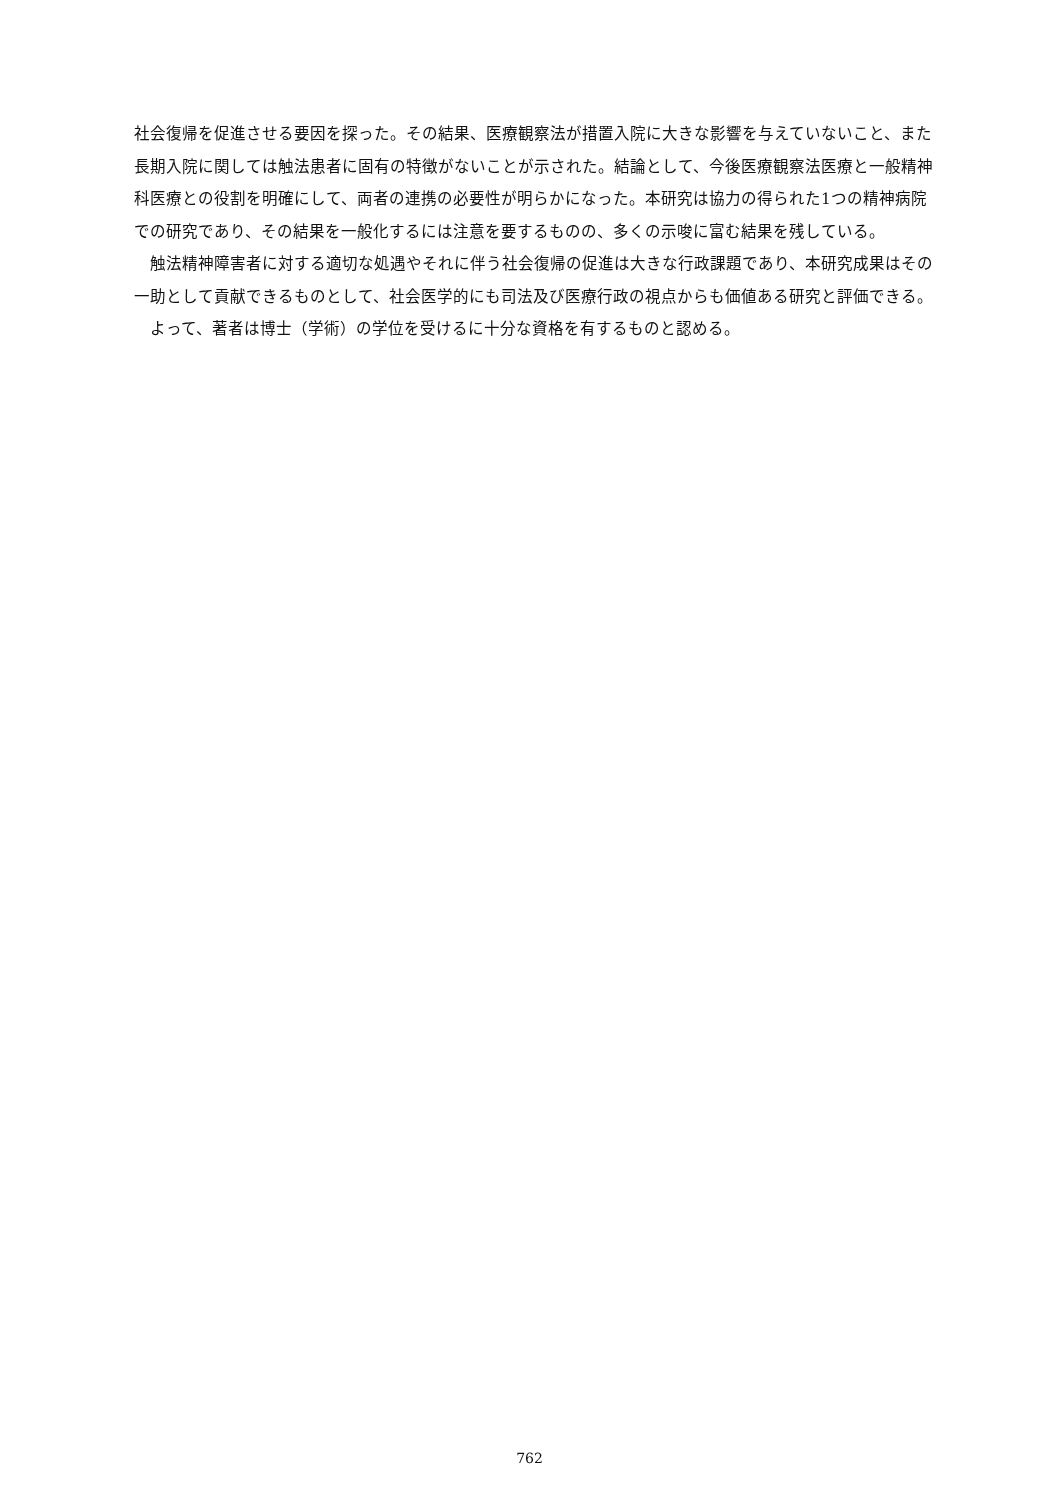社会復帰を促進させる要因を探った。その結果、医療観察法が措置入院に大きな影響を与えていないこと、また長期入院に関しては触法患者に固有の特徴がないことが示された。結論として、今後医療観察法医療と一般精神科医療との役割を明確にして、両者の連携の必要性が明らかになった。本研究は協力の得られた1つの精神病院での研究であり、その結果を一般化するには注意を要するものの、多くの示唆に富む結果を残している。
触法精神障害者に対する適切な処遇やそれに伴う社会復帰の促進は大きな行政課題であり、本研究成果はその一助として貢献できるものとして、社会医学的にも司法及び医療行政の視点からも価値ある研究と評価できる。
よって、著者は博士（学術）の学位を受けるに十分な資格を有するものと認める。
762